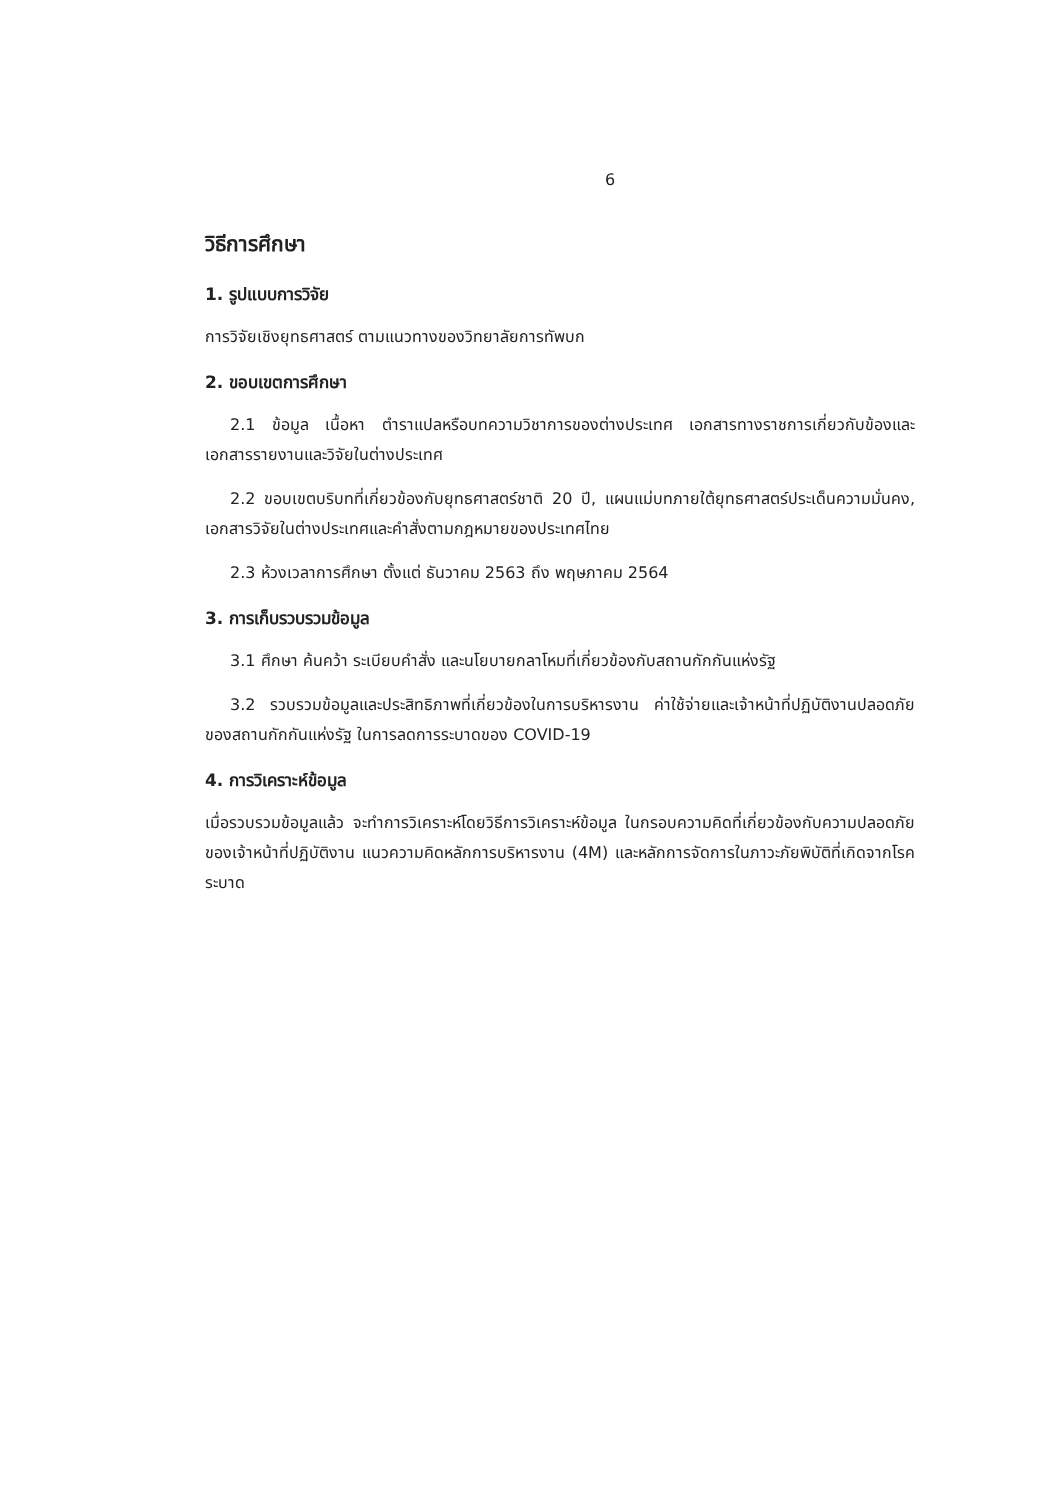6
วิธีการศึกษา
1. รูปแบบการวิจัย
การวิจัยเชิงยุทธศาสตร์ ตามแนวทางของวิทยาลัยการทัพบก
2. ขอบเขตการศึกษา
2.1 ข้อมูล เนื้อหา ตำราแปลหรือบทความวิชาการของต่างประเทศ เอกสารทางราชการเกี่ยวกับข้องและเอกสารรายงานและวิจัยในต่างประเทศ
2.2 ขอบเขตบริบทที่เกี่ยวข้องกับยุทธศาสตร์ชาติ 20 ปี, แผนแม่บทภายใต้ยุทธศาสตร์ประเด็นความมั่นคง, เอกสารวิจัยในต่างประเทศและคำสั่งตามกฎหมายของประเทศไทย
2.3 ห้วงเวลาการศึกษา ตั้งแต่ ธันวาคม 2563 ถึง พฤษภาคม 2564
3. การเก็บรวบรวมข้อมูล
3.1 ศึกษา ค้นคว้า ระเบียบคำสั่ง และนโยบายกลาโหมที่เกี่ยวข้องกับสถานกักกันแห่งรัฐ
3.2 รวบรวมข้อมูลและประสิทธิภาพที่เกี่ยวข้องในการบริหารงาน ค่าใช้จ่ายและเจ้าหน้าที่ปฏิบัติงานปลอดภัยของสถานกักกันแห่งรัฐ ในการลดการระบาดของ COVID-19
4. การวิเคราะห์ข้อมูล
เมื่อรวบรวมข้อมูลแล้ว จะทำการวิเคราะห์โดยวิธีการวิเคราะห์ข้อมูล ในกรอบความคิดที่เกี่ยวข้องกับความปลอดภัยของเจ้าหน้าที่ปฏิบัติงาน แนวความคิดหลักการบริหารงาน (4M) และหลักการจัดการในภาวะภัยพิบัติที่เกิดจากโรคระบาด